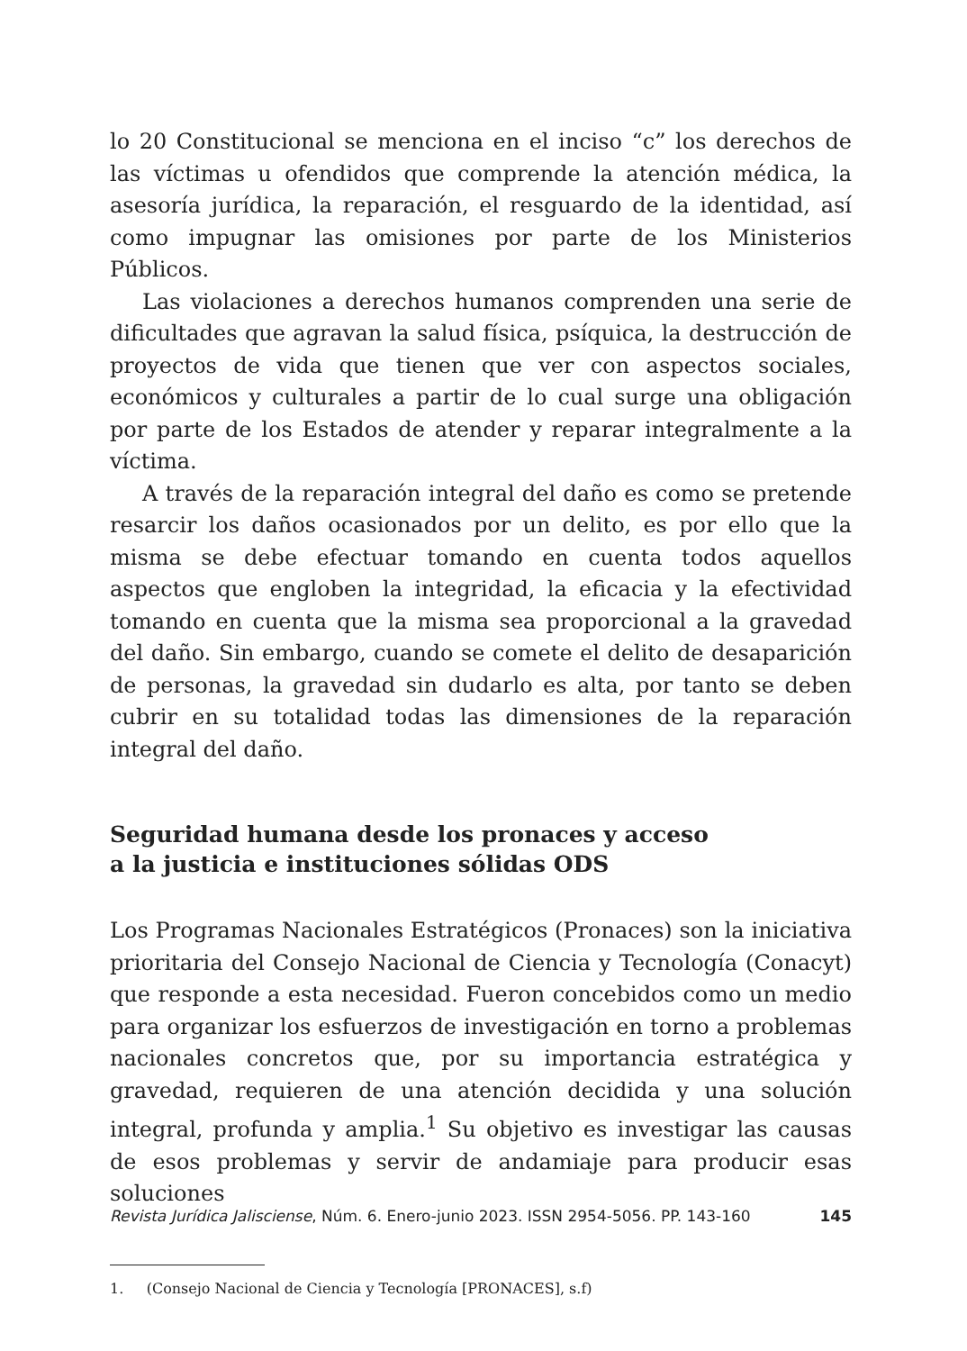lo 20 Constitucional se menciona en el inciso “c” los derechos de las víctimas u ofendidos que comprende la atención médica, la asesoría jurídica, la reparación, el resguardo de la identidad, así como impugnar las omisiones por parte de los Ministerios Públicos.
Las violaciones a derechos humanos comprenden una serie de dificultades que agravan la salud física, psíquica, la destrucción de proyectos de vida que tienen que ver con aspectos sociales, económicos y culturales a partir de lo cual surge una obligación por parte de los Estados de atender y reparar integralmente a la víctima.
A través de la reparación integral del daño es como se pretende resarcir los daños ocasionados por un delito, es por ello que la misma se debe efectuar tomando en cuenta todos aquellos aspectos que engloben la integridad, la eficacia y la efectividad tomando en cuenta que la misma sea proporcional a la gravedad del daño. Sin embargo, cuando se comete el delito de desaparición de personas, la gravedad sin dudarlo es alta, por tanto se deben cubrir en su totalidad todas las dimensiones de la reparación integral del daño.
Seguridad humana desde los pronaces y acceso
a la justicia e instituciones sólidas ODS
Los Programas Nacionales Estratégicos (Pronaces) son la iniciativa prioritaria del Consejo Nacional de Ciencia y Tecnología (Conacyt) que responde a esta necesidad. Fueron concebidos como un medio para organizar los esfuerzos de investigación en torno a problemas nacionales concretos que, por su importancia estratégica y gravedad, requieren de una atención decidida y una solución integral, profunda y amplia.<sup>1</sup> Su objetivo es investigar las causas de esos problemas y servir de andamiaje para producir esas soluciones
1. (Consejo Nacional de Ciencia y Tecnología [PRONACES], s.f)
Revista Jurídica Jalisciense, Núm. 6. Enero-junio 2023. ISSN 2954-5056. PP. 143-160 145